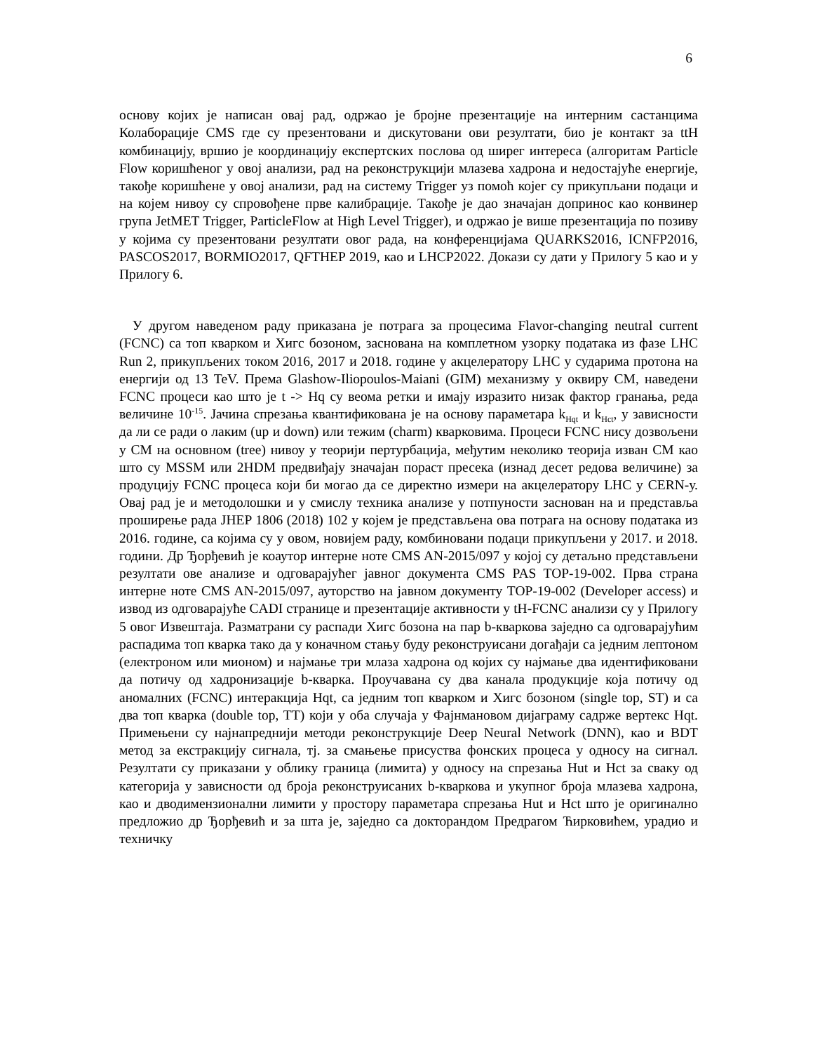6
основу којих је написан овај рад, одржао је бројне презентације на интерним састанцима Колаборације CMS где су презентовани и дискутовани ови резултати, био је контакт за ttH комбинацију, вршио је координацију експертских послова од ширег интереса (алгоритам Particle Flow коришћеног у овој анализи, рад на реконструкцији млазева хадрона и недостајуће енергије, такође коришћене у овој анализи, рад на систему Trigger уз помоћ којег су прикупљани подаци и на којем нивоу су спровођене прве калибрације. Такође је дао значајан допринос као конвинер група JetMET Trigger, ParticleFlow at High Level Trigger), и одржао је више презентација по позиву у којима су презентовани резултати овог рада, на конференцијама QUARKS2016, ICNFP2016, PASCOS2017, BORMIO2017, QFTHEP 2019, као и LHCP2022. Докази су дати у Прилогу 5 као и у Прилогу 6.
У другом наведеном раду приказана је потрага за процесима Flavor-changing neutral current (FCNC) са топ кварком и Хигс бозоном, заснована на комплетном узорку података из фазе LHC Run 2, прикупљених током 2016, 2017 и 2018. године у акцелератору LHC у сударима протона на енергији од 13 TeV. Према Glashow-Iliopoulos-Maiani (GIM) механизму у оквиру СМ, наведени FCNC процеси као што је t -> Hq су веома ретки и имају изразито низак фактор гранања, реда величине 10<sup>-15</sup>. Јачина спрезања квантификована је на основу параметара k<sub>Hqt</sub> и k<sub>Hct</sub>, у зависности да ли се ради о лаким (up и down) или тежим (charm) кварковима. Процеси FCNC нису дозвољени у СМ на основном (tree) нивоу у теорији пертурбација, међутим неколико теорија изван СМ као што су MSSM или 2HDM предвиђају значајан пораст пресека (изнад десет редова величине) за продуцију FCNC процеса који би могао да се директно измери на акцелератору LHC у CERN-у. Овај рад је и методолошки и у смислу техника анализе у потпуности заснован на и представља проширење рада JHEP 1806 (2018) 102 у којем је представљена ова потрага на основу података из 2016. године, са којима су у овом, новијем раду, комбиновани подаци прикупљени у 2017. и 2018. години. Др Ђорђевић је коаутор интерне ноте CMS AN-2015/097 у којој су детаљно представљени резултати ове анализе и одговарајућег јавног документа CMS PAS TOP-19-002. Прва страна интерне ноте CMS AN-2015/097, ауторство на јавном документу TOP-19-002 (Developer access) и извод из одговарајуће CADI странице и презентације активности у tH-FCNC анализи су у Прилогу 5 овог Извештаја. Разматрани су распади Хигс бозона на пар b-кваркова заједно са одговарајућим распадима топ кварка тако да у коначном стању буду реконструисани догађаји са једним лептоном (електроном или мионом) и најмање три млаза хадрона од којих су најмање два идентификовани да потичу од хадронизације b-кварка. Проучавана су два канала продукције која потичу од аномалних (FCNC) интеракција Hqt, са једним топ кварком и Хигс бозоном (single top, ST) и са два топ кварка (double top, TT) који у оба случаја у Фајнмановом дијаграму садрже вертекс Hqt. Примењени су најнапреднији методи реконструкције Deep Neural Network (DNN), као и BDT метод за екстракцију сигнала, тј. за смањење присуства фонских процеса у односу на сигнал. Резултати су приказани у облику граница (лимита) у односу на спрезања Hut и Hct за сваку од категорија у зависности од броја реконструисаних b-кваркова и укупног броја млазева хадрона, као и дводимензионални лимити у простору параметара спрезања Hut и Hct што је оригинално предложио др Ђорђевић и за шта је, заједно са докторандом Предрагом Ћирковићем, урадио и техничку